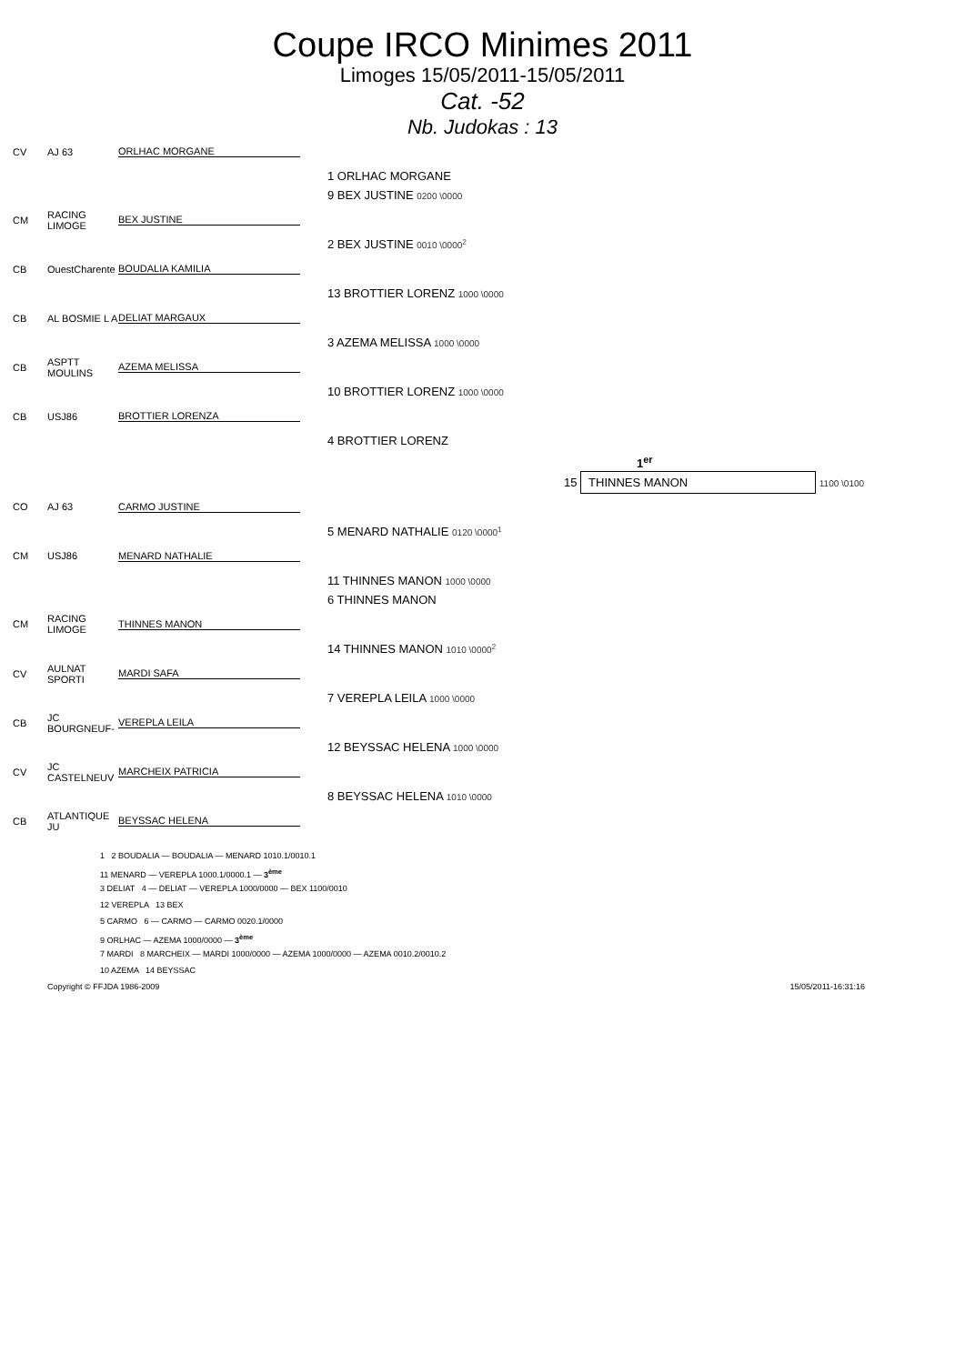Coupe IRCO Minimes 2011
Limoges 15/05/2011-15/05/2011
Cat. -52
Nb. Judokas : 13
CV AJ 63 ORLHAC MORGANE
1 ORLHAC MORGANE
9 BEX JUSTINE 0200 \0000
CM RACING LIMOGE BEX JUSTINE
2 BEX JUSTINE 0010 \0000<sup>2</sup>
CB OuestCharente BOUDALIA KAMILIA
13 BROTTIER LORENZ 1000 \0000
CB AL BOSMIE L A DELIAT MARGAUX
3 AZEMA MELISSA 1000 \0000
CB ASPTT MOULINS AZEMA MELISSA
10 BROTTIER LORENZ 1000 \0000
CB USJ86 BROTTIER LORENZA
4 BROTTIER LORENZ
1<sup>er</sup>
15 THINNES MANON 1100 \0100
CO AJ 63 CARMO JUSTINE
5 MENARD NATHALIE 0120 \0000<sup>1</sup>
CM USJ86 MENARD NATHALIE
11 THINNES MANON 1000 \0000
6 THINNES MANON
CM RACING LIMOGE THINNES MANON
14 THINNES MANON 1010 \0000<sup>2</sup>
CV AULNAT SPORTI MARDI SAFA
7 VEREPLA LEILA 1000 \0000
CB JC BOURGNEUF- VEREPLA LEILA
12 BEYSSAC HELENA 1000 \0000
CV JC CASTELNEUV MARCHEIX PATRICIA
8 BEYSSAC HELENA 1010 \0000
CB ATLANTIQUE JU BEYSSAC HELENA
1 2 BOUDALIA — BOUDALIA — MENARD 1010.1/0010.1
11 MENARD — VEREPLA 1000.1/0000.1 — 3<sup>ème</sup>
3 DELIAT 4 — DELIAT — VEREPLA 1000/0000 — BEX 1100/0010
12 VEREPLA 13 BEX
5 CARMO 6 — CARMO — CARMO 0020.1/0000
9 ORLHAC — AZEMA 1000/0000 — 3<sup>ème</sup>
7 MARDI 8 MARCHEIX — MARDI 1000/0000 — AZEMA 1000/0000 — AZEMA 0010.2/0010.2
10 AZEMA 14 BEYSSAC
Copyright © FFJDA 1986-2009 15/05/2011-16:31:16